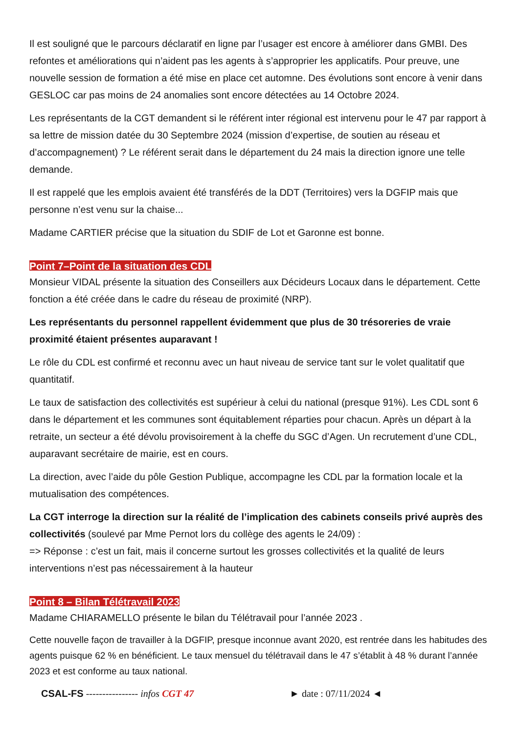Il est souligné que le parcours déclaratif en ligne par l’usager est encore à améliorer dans GMBI. Des refontes et améliorations qui n’aident pas les agents à s’approprier les applicatifs. Pour preuve, une nouvelle session de formation a été mise en place cet automne. Des évolutions sont encore à venir dans GESLOC car pas moins de 24 anomalies sont encore détectées au 14 Octobre 2024.
Les représentants de la CGT demandent si le référent inter régional est intervenu pour le 47 par rapport à sa lettre de mission datée du 30 Septembre 2024 (mission d’expertise, de soutien au réseau et d’accompagnement) ? Le référent serait dans le département du 24 mais la direction ignore une telle demande.
Il est rappelé que les emplois avaient été transférés de la DDT (Territoires) vers la DGFIP mais que personne n’est venu sur la chaise...
Madame CARTIER précise que la situation du SDIF de Lot et Garonne est bonne.
Point 7–Point de la situation des CDL
Monsieur VIDAL présente la situation des Conseillers aux Décideurs Locaux dans le département. Cette fonction a été créée dans le cadre du réseau de proximité (NRP).
Les représentants du personnel rappellent évidemment que plus de 30 trésoreries de vraie proximité étaient présentes auparavant !
Le rôle du CDL est confirmé et reconnu avec un haut niveau de service tant sur le volet qualitatif que quantitatif.
Le taux de satisfaction des collectivités est supérieur à celui du national (presque 91%). Les CDL sont 6 dans le département et les communes sont équitablement réparties pour chacun. Après un départ à la retraite, un secteur a été dévolu provisoirement à la cheffe du SGC d’Agen. Un recrutement d’une CDL, auparavant secrétaire de mairie, est en cours.
La direction, avec l’aide du pôle Gestion Publique, accompagne les CDL par la formation locale et la mutualisation des compétences.
La CGT interroge la direction sur la réalité de l’implication des cabinets conseils privé auprès des collectivités (soulevé par Mme Pernot lors du collège des agents le 24/09) :
=> Réponse : c’est un fait, mais il concerne surtout les grosses collectivités et la qualité de leurs interventions n’est pas nécessairement à la hauteur
Point 8 – Bilan Télétravail 2023
Madame CHIARAMELLO présente le bilan du Télétravail pour l’année 2023 .
Cette nouvelle façon de travailler à la DGFIP, presque inconnue avant 2020, est rentrée dans les habitudes des agents puisque 62 % en bénéficient. Le taux mensuel du télétravail dans le 47 s’établit à 48 % durant l’année 2023 et est conforme au taux national.
CSAL-FS ---------------- infos CGT 47 ► date : 07/11/2024 ◄